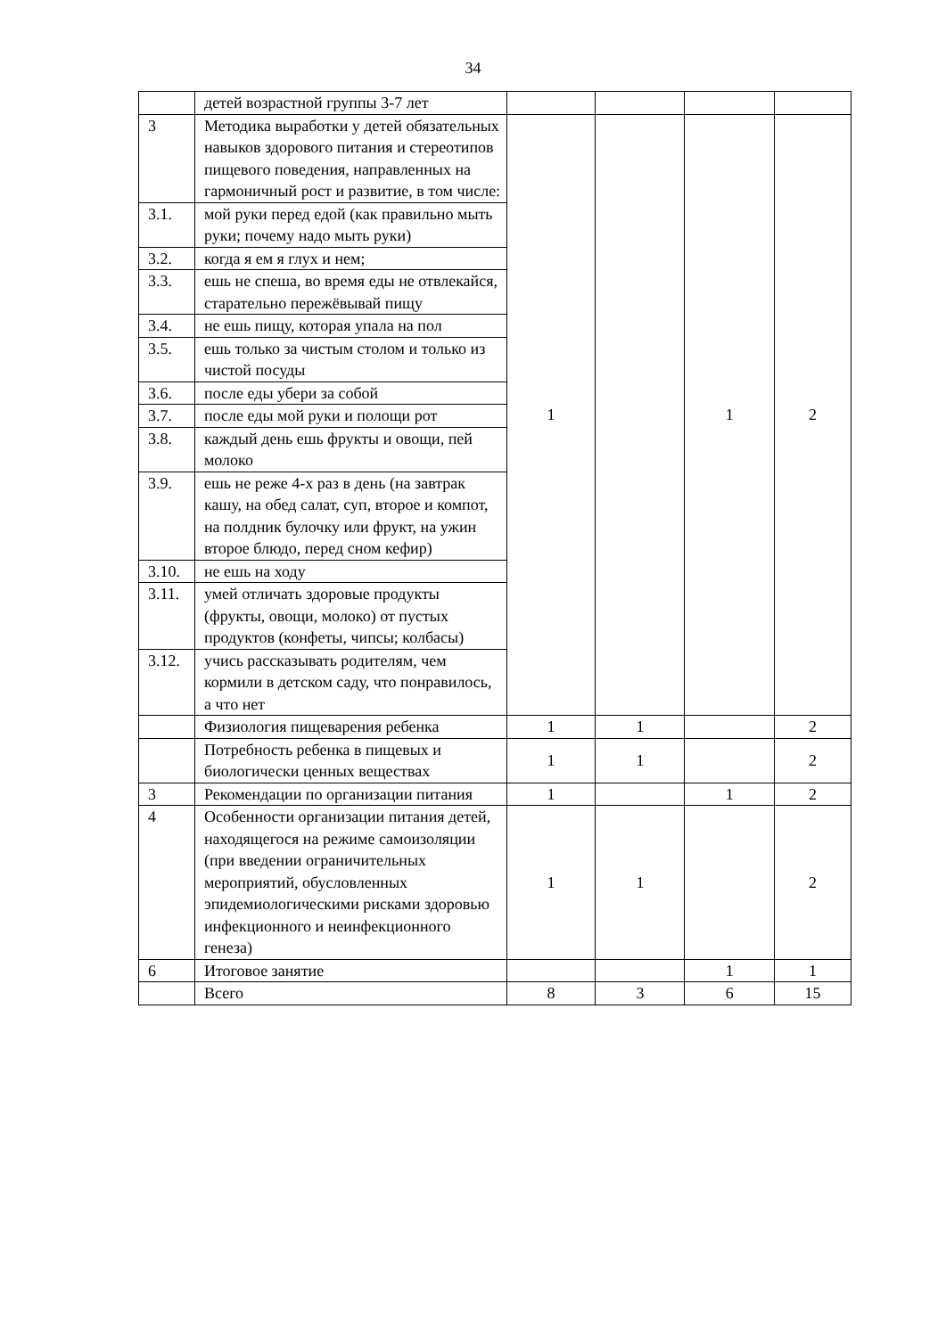34
| | детей возрастной группы 3-7 лет | | | | |
| 3 | Методика выработки у детей обязательных навыков здорового питания и стереотипов пищевого поведения, направленных на гармоничный рост и развитие, в том числе: | 1 | | 1 | 2 |
| 3.1. | мой руки перед едой (как правильно мыть руки; почему надо мыть руки) | | | | |
| 3.2. | когда я ем я глух и нем; | | | | |
| 3.3. | ешь не спеша, во время еды не отвлекайся, старательно пережёвывай пищу | | | | |
| 3.4. | не ешь пищу, которая упала на пол | | | | |
| 3.5. | ешь только за чистым столом и только из чистой посуды | | | | |
| 3.6. | после еды убери за собой | | | | |
| 3.7. | после еды мой руки и полощи рот | | | | |
| 3.8. | каждый день ешь фрукты и овощи, пей молоко | | | | |
| 3.9. | ешь не реже 4-х раз в день (на завтрак кашу, на обед салат, суп, второе и компот, на полдник булочку или фрукт, на ужин второе блюдо, перед сном кефир) | | | | |
| 3.10. | не ешь на ходу | | | | |
| 3.11. | умей отличать здоровые продукты (фрукты, овощи, молоко) от пустых продуктов (конфеты, чипсы; колбасы) | | | | |
| 3.12. | учись рассказывать родителям, чем кормили в детском саду, что понравилось, а что нет | | | | |
| | Физиология пищеварения ребенка | 1 | 1 | | 2 |
| | Потребность ребенка в пищевых и биологически ценных веществах | 1 | 1 | | 2 |
| 3 | Рекомендации по организации питания | 1 | | 1 | 2 |
| 4 | Особенности организации питания детей, находящегося на режиме самоизоляции (при введении ограничительных мероприятий, обусловленных эпидемиологическими рисками здоровью инфекционного и неинфекционного генеза) | 1 | 1 | | 2 |
| 6 | Итоговое занятие | | | 1 | 1 |
| | Всего | 8 | 3 | 6 | 15 |